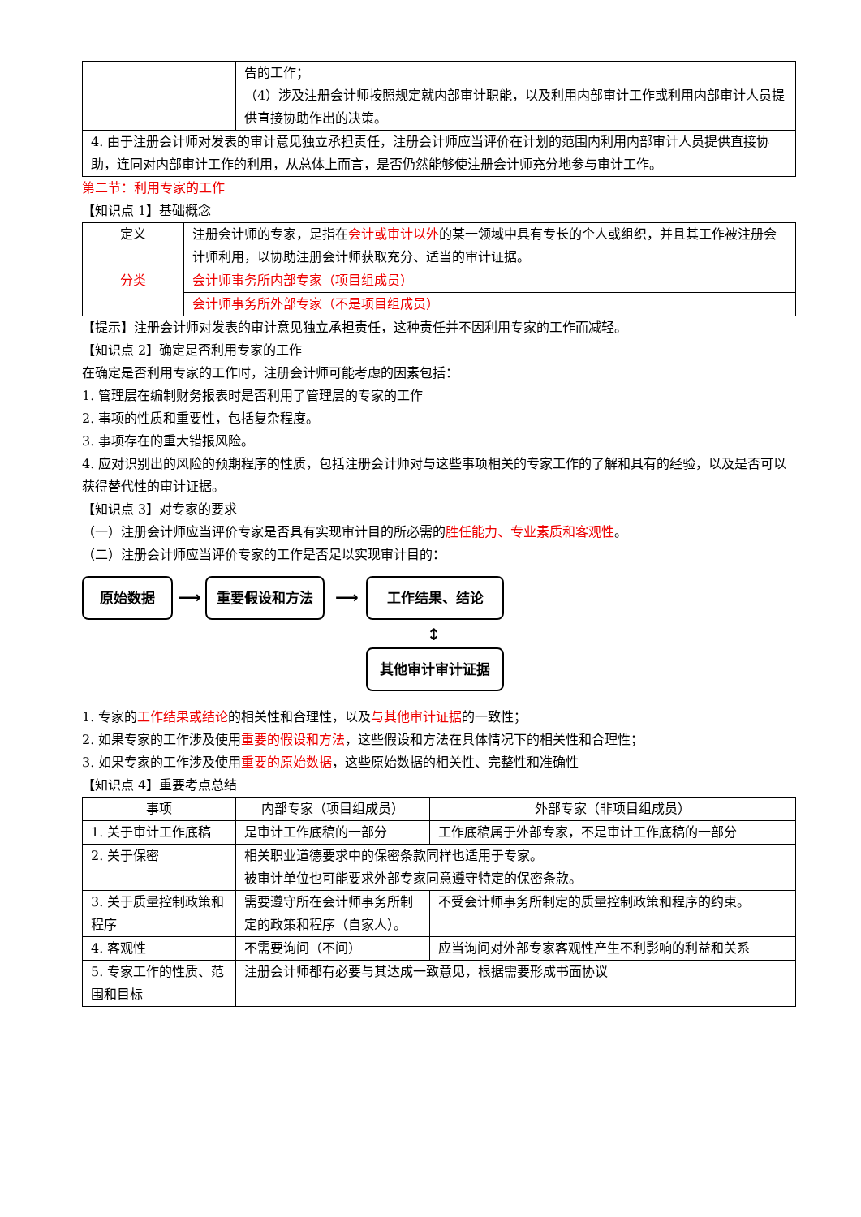| | 告的工作； （4）涉及注册会计师按照规定就内部审计职能，以及利用内部审计工作或利用内部审计人员提供直接协助作出的决策。 |
| 4. 由于注册会计师对发表的审计意见独立承担责任，注册会计师应当评价在计划的范围内利用内部审计人员提供直接协助，连同对内部审计工作的利用，从总体上而言，是否仍然能够使注册会计师充分地参与审计工作。 | |
第二节：利用专家的工作
【知识点 1】基础概念
| 定义 | 注册会计师的专家，是指在 会计或审计以外 的某一领域中具有专长的个人或组织，并且其工作被注册会计师利用，以协助注册会计师获取充分、适当的审计证据。 |
| 分类 | 会计师事务所内部专家（项目组成员） |
| | 会计师事务所外部专家（不是项目组成员） |
【提示】注册会计师对发表的审计意见独立承担责任，这种责任并不因利用专家的工作而减轻。
【知识点 2】确定是否利用专家的工作
在确定是否利用专家的工作时，注册会计师可能考虑的因素包括：
1. 管理层在编制财务报表时是否利用了管理层的专家的工作
2. 事项的性质和重要性，包括复杂程度。
3. 事项存在的重大错报风险。
4. 应对识别出的风险的预期程序的性质，包括注册会计师对与这些事项相关的专家工作的了解和具有的经验，以及是否可以获得替代性的审计证据。
【知识点 3】对专家的要求
（一）注册会计师应当评价专家是否具有实现审计目的所必需的胜任能力、专业素质和客观性。
（二）注册会计师应当评价专家的工作是否足以实现审计目的：
原始数据
⟶
重要假设和方法
⟶
工作结果、结论
↕
其他审计审计证据
1. 专家的工作结果或结论的相关性和合理性，以及与其他审计证据的一致性；
2. 如果专家的工作涉及使用重要的假设和方法，这些假设和方法在具体情况下的相关性和合理性；
3. 如果专家的工作涉及使用重要的原始数据，这些原始数据的相关性、完整性和准确性
【知识点 4】重要考点总结
| 事项 | 内部专家（项目组成员） | 外部专家（非项目组成员） |
| --- | --- | --- |
| 1. 关于审计工作底稿 | 是审计工作底稿的一部分 | 工作底稿属于外部专家，不是审计工作底稿的一部分 |
| 2. 关于保密 | 相关职业道德要求中的保密条款同样也适用于专家。 被审计单位也可能要求外部专家同意遵守特定的保密条款。 | |
| 3. 关于质量控制政策和程序 | 需要遵守所在会计师事务所制定的政策和程序（自家人）。 | 不受会计师事务所制定的质量控制政策和程序的约束。 |
| 4. 客观性 | 不需要询问（不问） | 应当询问对外部专家客观性产生不利影响的利益和关系 |
| 5. 专家工作的性质、范围和目标 | 注册会计师都有必要与其达成一致意见，根据需要形成书面协议 | |